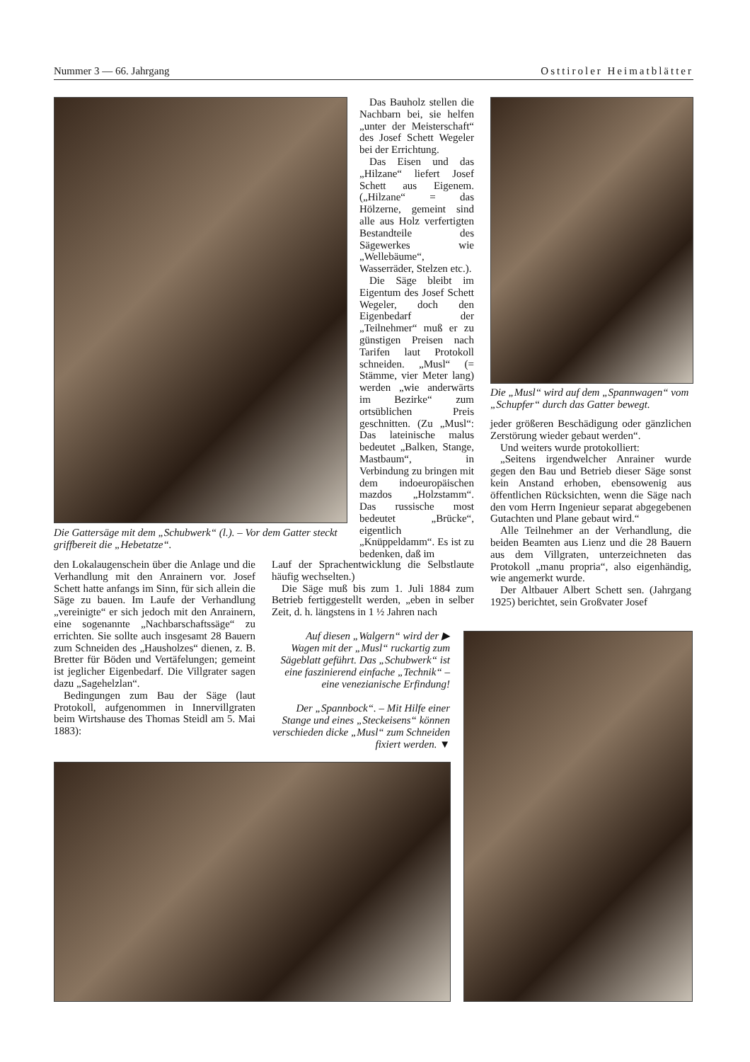Nummer 3 — 66. Jahrgang Osttiroler Heimatblätter
Die Gattersäge mit dem „Schubwerk“ (l.). – Vor dem Gatter steckt griffbereit die „Hebetatze“.
Das Bauholz stellen die Nachbarn bei, sie helfen „unter der Meisterschaft“ des Josef Schett Wegeler bei der Errichtung.
Das Eisen und das „Hilzane“ liefert Josef Schett aus Eigenem. („Hilzane“ = das Hölzerne, gemeint sind alle aus Holz verfertigten Bestandteile des Sägewerkes wie „Wellebäume“, Wasserräder, Stelzen etc.).
Die Säge bleibt im Eigentum des Josef Schett Wegeler, doch den Eigenbedarf der „Teilnehmer“ muß er zu günstigen Preisen nach Tarifen laut Protokoll schneiden. „Musl“ (= Stämme, vier Meter lang) werden „wie anderwärts im Bezirke“ zum ortsüblichen Preis geschnitten. (Zu „Musl“: Das lateinische malus bedeutet „Balken, Stange, Mastbaum“, in Verbindung zu bringen mit dem indoeuropäischen mazdos „Holzstamm“. Das russische most bedeutet „Brücke“, eigentlich „Knüppeldamm“. Es ist zu bedenken, daß im
den Lokalaugenschein über die Anlage und die Verhandlung mit den Anrainern vor. Josef Schett hatte anfangs im Sinn, für sich allein die Säge zu bauen. Im Laufe der Verhandlung „vereinigte“ er sich jedoch mit den Anrainern, eine sogenannte „Nachbarschaftssäge“ zu errichten. Sie sollte auch insgesamt 28 Bauern zum Schneiden des „Hausholzes“ dienen, z. B. Bretter für Böden und Vertäfelungen; gemeint ist jeglicher Eigenbedarf. Die Villgrater sagen dazu „Sagehelzlan“.
Bedingungen zum Bau der Säge (laut Protokoll, aufgenommen in Innervillgraten beim Wirtshause des Thomas Steidl am 5. Mai 1883):
Lauf der Sprachentwicklung die Selbstlaute häufig wechselten.)
Die Säge muß bis zum 1. Juli 1884 zum Betrieb fertiggestellt werden, „eben in selber Zeit, d. h. längstens in 1 ½ Jahren nach
Auf diesen „Walgern“ wird der ▶
Wagen mit der „Musl“ ruckartig zum Sägeblatt geführt. Das „Schubwerk“ ist eine faszinierend einfache „Technik“ – eine venezianische Erfindung!
Der „Spannbock“. – Mit Hilfe einer Stange und eines „Steckeisens“ können verschieden dicke „Musl“ zum Schneiden fixiert werden. ▼
Die „Musl“ wird auf dem „Spannwagen“ vom „Schupfer“ durch das Gatter bewegt.
jeder größeren Beschädigung oder gänzlichen Zerstörung wieder gebaut werden“.
Und weiters wurde protokolliert:
„Seitens irgendwelcher Anrainer wurde gegen den Bau und Betrieb dieser Säge sonst kein Anstand erhoben, ebensowenig aus öffentlichen Rücksichten, wenn die Säge nach den vom Herrn Ingenieur separat abgegebenen Gutachten und Plane gebaut wird.“
Alle Teilnehmer an der Verhandlung, die beiden Beamten aus Lienz und die 28 Bauern aus dem Villgraten, unterzeichneten das Protokoll „manu propria“, also eigenhändig, wie angemerkt wurde.
Der Altbauer Albert Schett sen. (Jahrgang 1925) berichtet, sein Großvater Josef